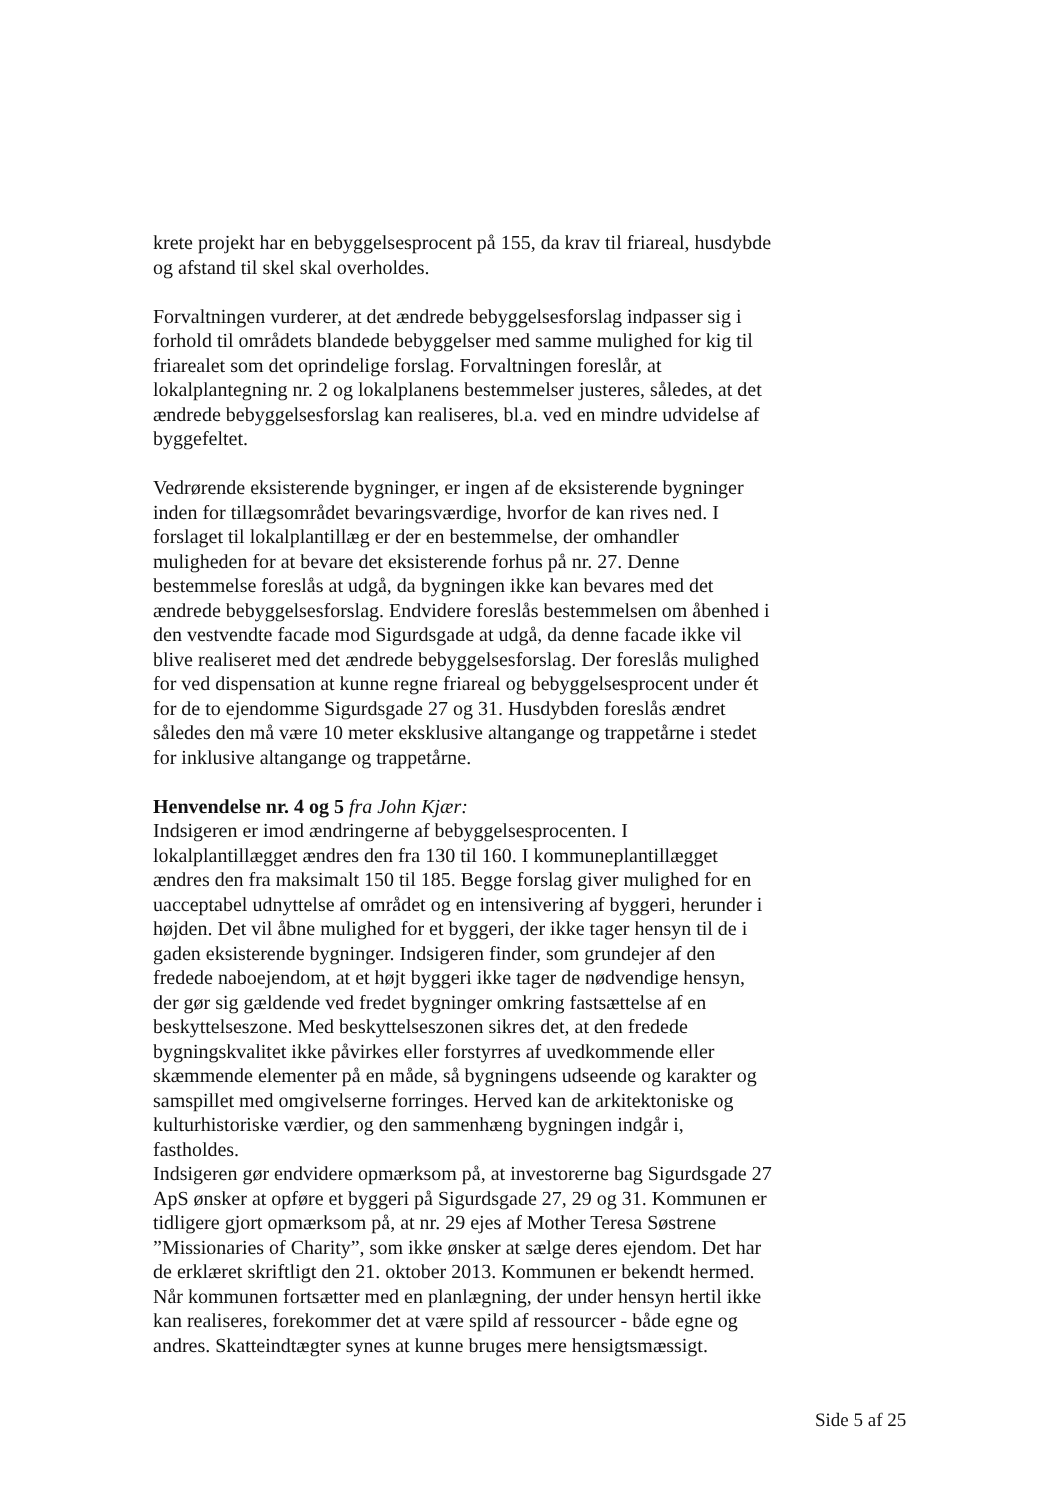krete projekt har en bebyggelsesprocent på 155, da krav til friareal, husdybde og afstand til skel skal overholdes.
Forvaltningen vurderer, at det ændrede bebyggelsesforslag indpasser sig i forhold til områdets blandede bebyggelser med samme mulighed for kig til friarealet som det oprindelige forslag. Forvaltningen foreslår, at lokalplantegning nr. 2 og lokalplanens bestemmelser justeres, således, at det ændrede bebyggelsesforslag kan realiseres, bl.a. ved en mindre udvidelse af byggefeltet.
Vedrørende eksisterende bygninger, er ingen af de eksisterende bygninger inden for tillægsområdet bevaringsværdige, hvorfor de kan rives ned. I forslaget til lokalplantillæg er der en bestemmelse, der omhandler muligheden for at bevare det eksisterende forhus på nr. 27. Denne bestemmelse foreslås at udgå, da bygningen ikke kan bevares med det ændrede bebyggelsesforslag. Endvidere foreslås bestemmelsen om åbenhed i den vestvendte facade mod Sigurdsgade at udgå, da denne facade ikke vil blive realiseret med det ændrede bebyggelsesforslag. Der foreslås mulighed for ved dispensation at kunne regne friareal og bebyggelsesprocent under ét for de to ejendomme Sigurdsgade 27 og 31. Husdybden foreslås ændret således den må være 10 meter eksklusive altangange og trappetårne i stedet for inklusive altangange og trappetårne.
Henvendelse nr. 4 og 5 fra John Kjær:
Indsigeren er imod ændringerne af bebyggelsesprocenten. I lokalplantillægget ændres den fra 130 til 160. I kommuneplantillægget ændres den fra maksimalt 150 til 185. Begge forslag giver mulighed for en uacceptabel udnyttelse af området og en intensivering af byggeri, herunder i højden. Det vil åbne mulighed for et byggeri, der ikke tager hensyn til de i gaden eksisterende bygninger. Indsigeren finder, som grundejer af den fredede naboejendom, at et højt byggeri ikke tager de nødvendige hensyn, der gør sig gældende ved fredet bygninger omkring fastsættelse af en beskyttelseszone. Med beskyttelseszonen sikres det, at den fredede bygningskvalitet ikke påvirkes eller forstyrres af uvedkommende eller skæmmende elementer på en måde, så bygningens udseende og karakter og samspillet med omgivelserne forringes. Herved kan de arkitektoniske og kulturhistoriske værdier, og den sammenhæng bygningen indgår i, fastholdes.
Indsigeren gør endvidere opmærksom på, at investorerne bag Sigurdsgade 27 ApS ønsker at opføre et byggeri på Sigurdsgade 27, 29 og 31. Kommunen er tidligere gjort opmærksom på, at nr. 29 ejes af Mother Teresa Søstrene ”Missionaries of Charity”, som ikke ønsker at sælge deres ejendom. Det har de erklæret skriftligt den 21. oktober 2013. Kommunen er bekendt hermed. Når kommunen fortsætter med en planlægning, der under hensyn hertil ikke kan realiseres, forekommer det at være spild af ressourcer - både egne og andres. Skatteindtægter synes at kunne bruges mere hensigtsmæssigt.
Side 5 af 25